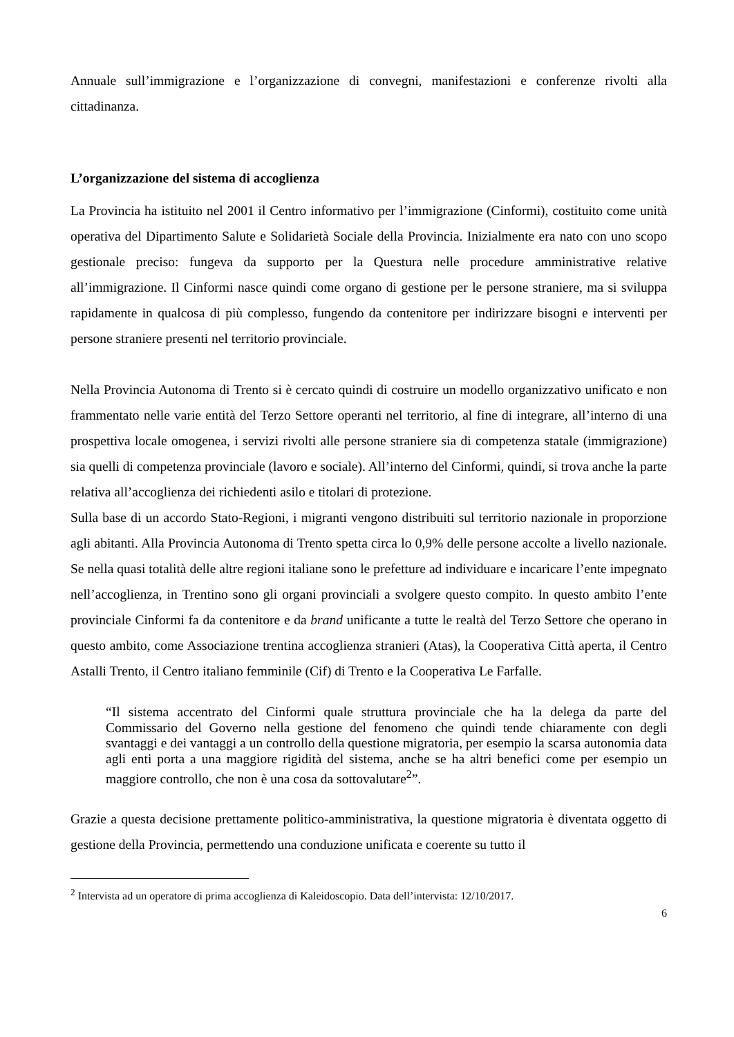Annuale sull’immigrazione e l’organizzazione di convegni, manifestazioni e conferenze rivolti alla cittadinanza.
L’organizzazione del sistema di accoglienza
La Provincia ha istituito nel 2001 il Centro informativo per l’immigrazione (Cinformi), costituito come unità operativa del Dipartimento Salute e Solidarietà Sociale della Provincia. Inizialmente era nato con uno scopo gestionale preciso: fungeva da supporto per la Questura nelle procedure amministrative relative all’immigrazione. Il Cinformi nasce quindi come organo di gestione per le persone straniere, ma si sviluppa rapidamente in qualcosa di più complesso, fungendo da contenitore per indirizzare bisogni e interventi per persone straniere presenti nel territorio provinciale.
Nella Provincia Autonoma di Trento si è cercato quindi di costruire un modello organizzativo unificato e non frammentato nelle varie entità del Terzo Settore operanti nel territorio, al fine di integrare, all’interno di una prospettiva locale omogenea, i servizi rivolti alle persone straniere sia di competenza statale (immigrazione) sia quelli di competenza provinciale (lavoro e sociale). All’interno del Cinformi, quindi, si trova anche la parte relativa all’accoglienza dei richiedenti asilo e titolari di protezione.
Sulla base di un accordo Stato-Regioni, i migranti vengono distribuiti sul territorio nazionale in proporzione agli abitanti. Alla Provincia Autonoma di Trento spetta circa lo 0,9% delle persone accolte a livello nazionale. Se nella quasi totalità delle altre regioni italiane sono le prefetture ad individuare e incaricare l’ente impegnato nell’accoglienza, in Trentino sono gli organi provinciali a svolgere questo compito. In questo ambito l’ente provinciale Cinformi fa da contenitore e da brand unificante a tutte le realtà del Terzo Settore che operano in questo ambito, come Associazione trentina accoglienza stranieri (Atas), la Cooperativa Città aperta, il Centro Astalli Trento, il Centro italiano femminile (Cif) di Trento e la Cooperativa Le Farfalle.
“Il sistema accentrato del Cinformi quale struttura provinciale che ha la delega da parte del Commissario del Governo nella gestione del fenomeno che quindi tende chiaramente con degli svantaggi e dei vantaggi a un controllo della questione migratoria, per esempio la scarsa autonomia data agli enti porta a una maggiore rigidità del sistema, anche se ha altri benefici come per esempio un maggiore controllo, che non è una cosa da sottovalutare<sup>2</sup>”.
Grazie a questa decisione prettamente politico-amministrativa, la questione migratoria è diventata oggetto di gestione della Provincia, permettendo una conduzione unificata e coerente su tutto il
<sup>2</sup> Intervista ad un operatore di prima accoglienza di Kaleidoscopio. Data dell’intervista: 12/10/2017.
6